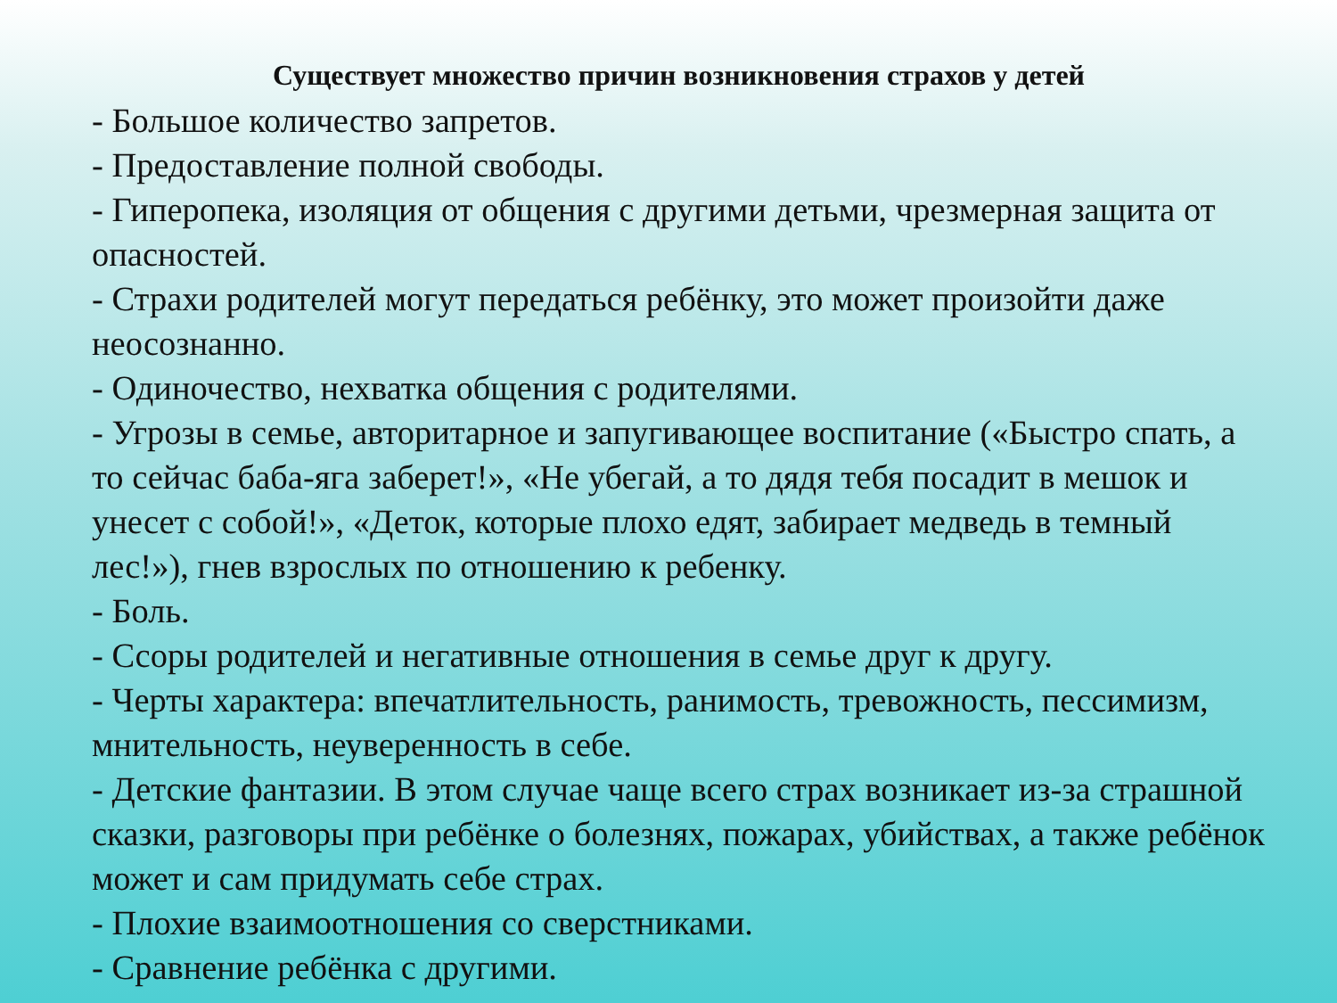Существует множество причин возникновения страхов у детей
- Большое количество запретов.
- Предоставление полной свободы.
- Гиперопека, изоляция от общения с другими детьми, чрезмерная защита от опасностей.
- Страхи родителей могут передаться ребёнку, это может произойти даже неосознанно.
- Одиночество, нехватка общения с родителями.
- Угрозы в семье, авторитарное и запугивающее воспитание («Быстро спать, а то сейчас баба-яга заберет!», «Не убегай, а то дядя тебя посадит в мешок и унесет с собой!», «Деток, которые плохо едят, забирает медведь в темный лес!»), гнев взрослых по отношению к ребенку.
- Боль.
- Ссоры родителей и негативные отношения в семье друг к другу.
- Черты характера: впечатлительность, ранимость, тревожность, пессимизм, мнительность, неуверенность в себе.
- Детские фантазии. В этом случае чаще всего страх возникает из-за страшной сказки, разговоры при ребёнке о болезнях, пожарах, убийствах, а также ребёнок может и сам придумать себе страх.
- Плохие взаимоотношения со сверстниками.
- Сравнение ребёнка с другими.